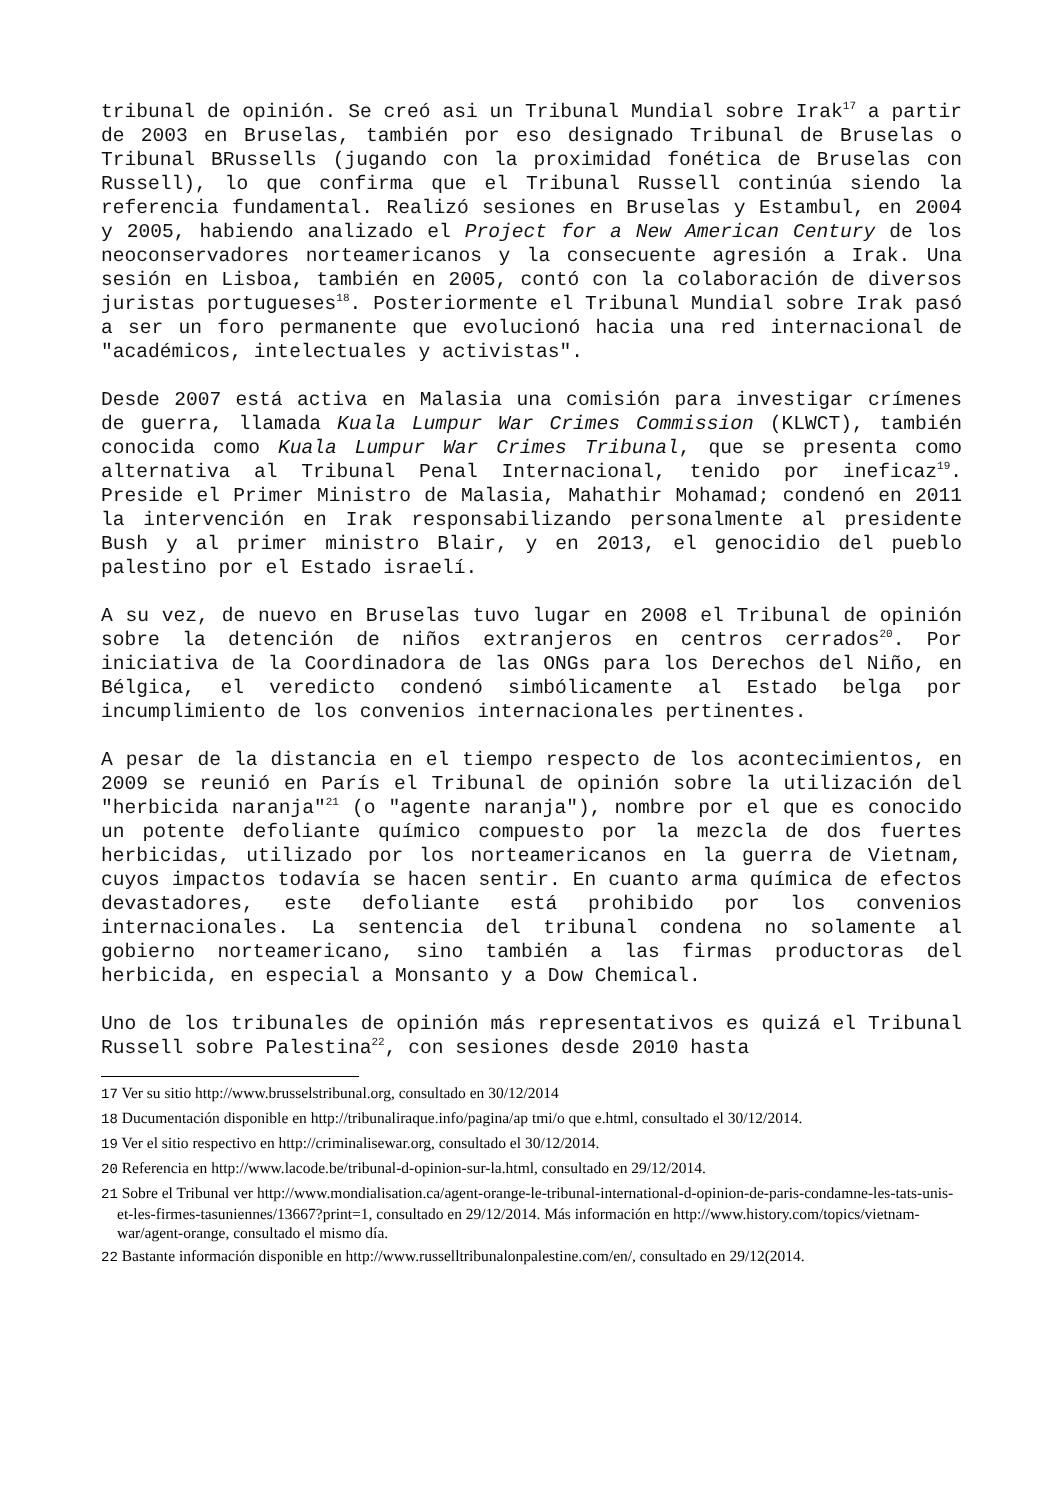tribunal de opinión. Se creó asi un Tribunal Mundial sobre Irak<sup>17</sup> a partir de 2003 en Bruselas, también por eso designado Tribunal de Bruselas o Tribunal BRussells (jugando con la proximidad fonética de Bruselas con Russell), lo que confirma que el Tribunal Russell continúa siendo la referencia fundamental. Realizó sesiones en Bruselas y Estambul, en 2004 y 2005, habiendo analizado el Project for a New American Century de los neoconservadores norteamericanos y la consecuente agresión a Irak. Una sesión en Lisboa, también en 2005, contó con la colaboración de diversos juristas portugueses<sup>18</sup>. Posteriormente el Tribunal Mundial sobre Irak pasó a ser un foro permanente que evolucionó hacia una red internacional de "académicos, intelectuales y activistas".
Desde 2007 está activa en Malasia una comisión para investigar crímenes de guerra, llamada Kuala Lumpur War Crimes Commission (KLWCT), también conocida como Kuala Lumpur War Crimes Tribunal, que se presenta como alternativa al Tribunal Penal Internacional, tenido por ineficaz<sup>19</sup>. Preside el Primer Ministro de Malasia, Mahathir Mohamad; condenó en 2011 la intervención en Irak responsabilizando personalmente al presidente Bush y al primer ministro Blair, y en 2013, el genocidio del pueblo palestino por el Estado israelí.
A su vez, de nuevo en Bruselas tuvo lugar en 2008 el Tribunal de opinión sobre la detención de niños extranjeros en centros cerrados<sup>20</sup>. Por iniciativa de la Coordinadora de las ONGs para los Derechos del Niño, en Bélgica, el veredicto condenó simbólicamente al Estado belga por incumplimiento de los convenios internacionales pertinentes.
A pesar de la distancia en el tiempo respecto de los acontecimientos, en 2009 se reunió en París el Tribunal de opinión sobre la utilización del "herbicida naranja"<sup>21</sup> (o "agente naranja"), nombre por el que es conocido un potente defoliante químico compuesto por la mezcla de dos fuertes herbicidas, utilizado por los norteamericanos en la guerra de Vietnam, cuyos impactos todavía se hacen sentir. En cuanto arma química de efectos devastadores, este defoliante está prohibido por los convenios internacionales. La sentencia del tribunal condena no solamente al gobierno norteamericano, sino también a las firmas productoras del herbicida, en especial a Monsanto y a Dow Chemical.
Uno de los tribunales de opinión más representativos es quizá el Tribunal Russell sobre Palestina<sup>22</sup>, con sesiones desde 2010 hasta
17 Ver su sitio http://www.brusselstribunal.org, consultado en 30/12/2014
18 Ducumentación disponible en http://tribunaliraque.info/pagina/ap tmi/o que e.html, consultado el 30/12/2014.
19 Ver el sitio respectivo en http://criminalisewar.org, consultado el 30/12/2014.
20 Referencia en http://www.lacode.be/tribunal-d-opinion-sur-la.html, consultado en 29/12/2014.
21 Sobre el Tribunal ver http://www.mondialisation.ca/agent-orange-le-tribunal-international-d-opinion-de-paris-condamne-les-tats-unis-et-les-firmes-tasuniennes/13667?print=1, consultado en 29/12/2014. Más información en http://www.history.com/topics/vietnam-war/agent-orange, consultado el mismo día.
22 Bastante información disponible en http://www.russelltribunalonpalestine.com/en/, consultado en 29/12(2014.